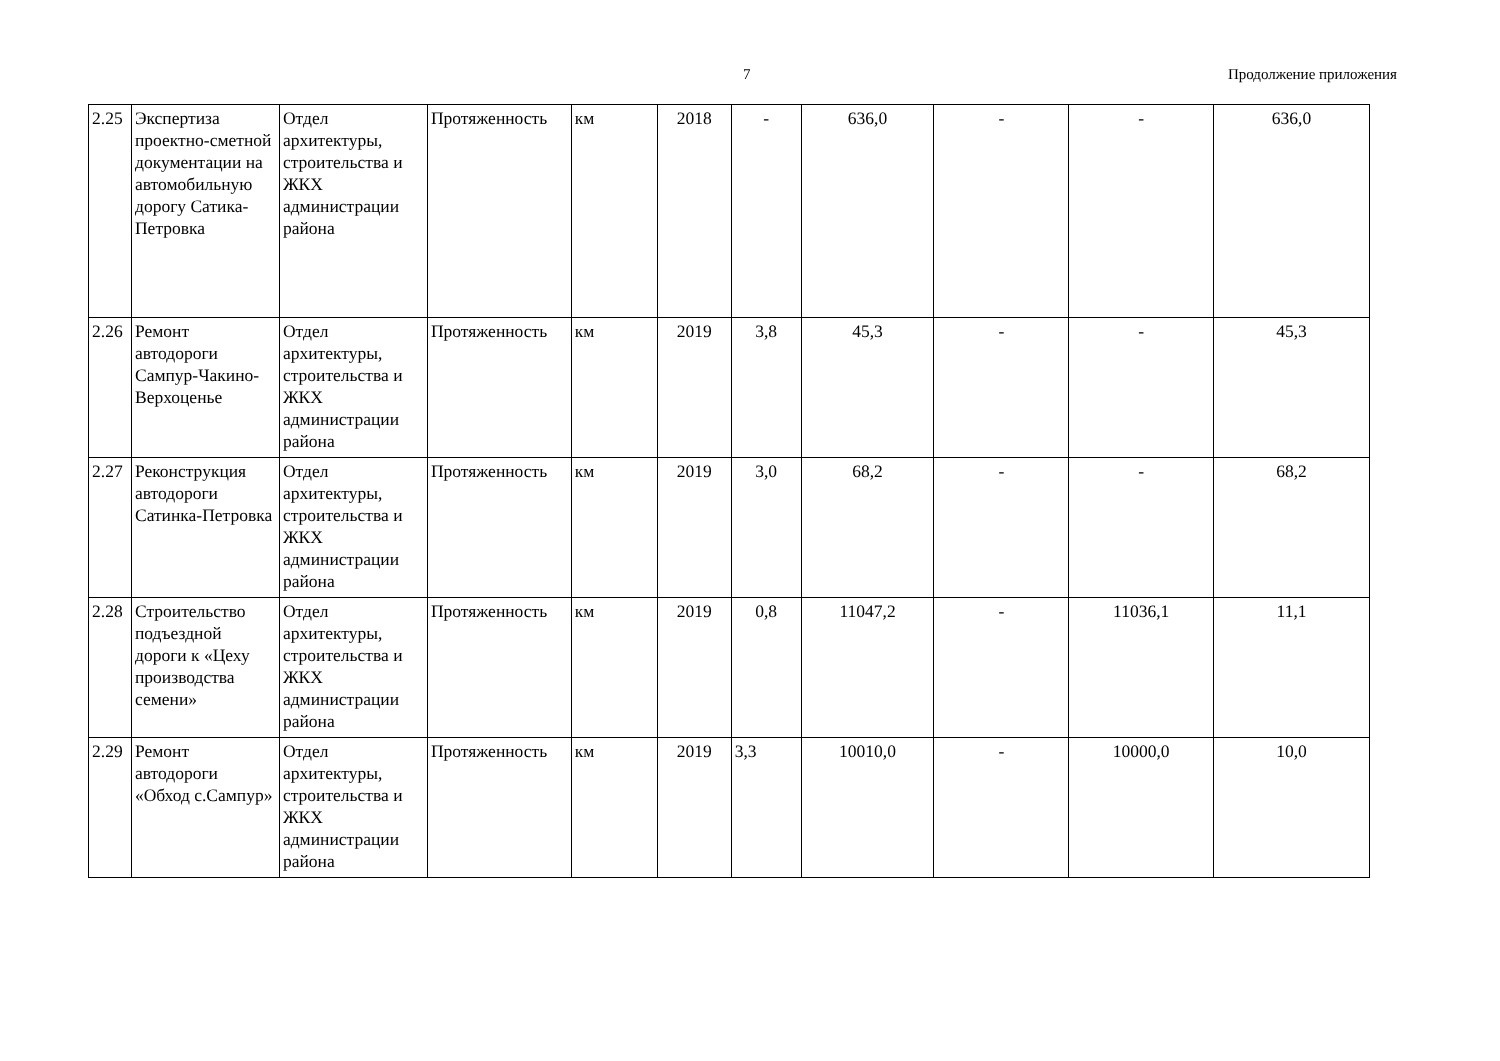7 Продолжение приложения
| 2.25 | Экспертиза проектно-сметной документации на автомобильную дорогу Сатика-Петровка | Отдел архитектуры, строительства и ЖКХ администрации района | Протяженность | км | 2018 | - | 636,0 | - | - | 636,0 |
| 2.26 | Ремонт автодороги Сампур-Чакино-Верхоценье | Отдел архитектуры, строительства и ЖКХ администрации района | Протяженность | км | 2019 | 3,8 | 45,3 | - | - | 45,3 |
| 2.27 | Реконструкция автодороги Сатинка-Петровка | Отдел архитектуры, строительства и ЖКХ администрации района | Протяженность | км | 2019 | 3,0 | 68,2 | - | - | 68,2 |
| 2.28 | Строительство подъездной дороги к «Цеху производства семени» | Отдел архитектуры, строительства и ЖКХ администрации района | Протяженность | км | 2019 | 0,8 | 11047,2 | - | 11036,1 | 11,1 |
| 2.29 | Ремонт автодороги «Обход с.Сампур» | Отдел архитектуры, строительства и ЖКХ администрации района | Протяженность | км | 2019 | 3,3 | 10010,0 | - | 10000,0 | 10,0 |